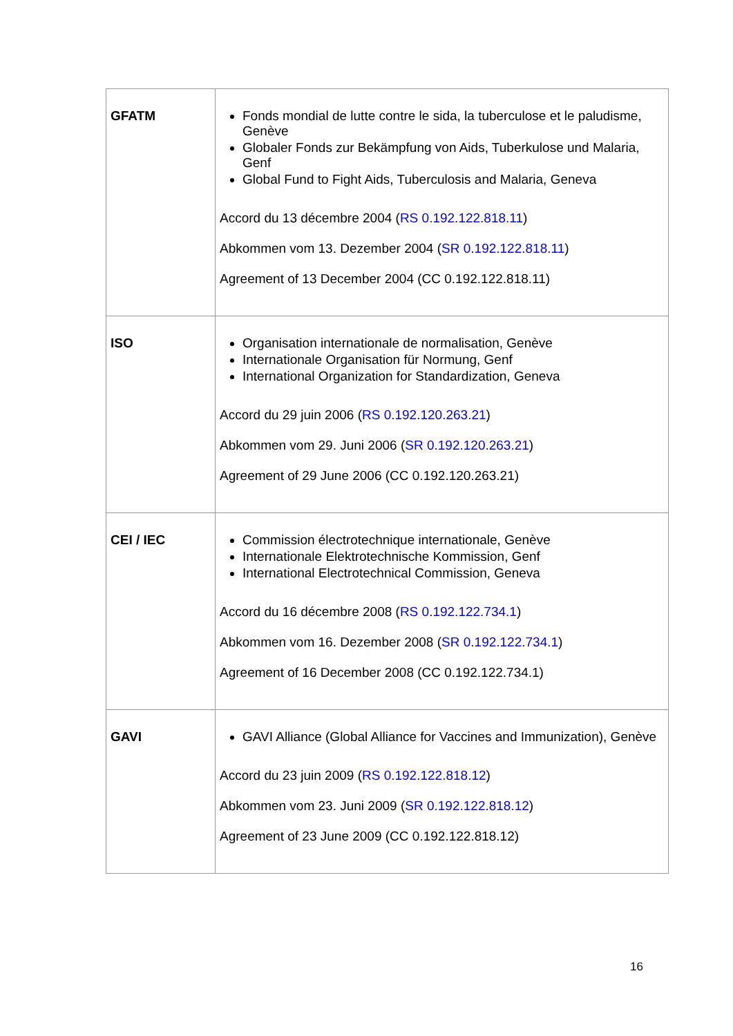| GFATM | Fonds mondial de lutte contre le sida, la tuberculose et le paludisme, Genève Globaler Fonds zur Bekämpfung von Aids, Tuberkulose und Malaria, Genf Global Fund to Fight Aids, Tuberculosis and Malaria, Geneva Accord du 13 décembre 2004 ( RS 0.192.122.818.11 ) Abkommen vom 13. Dezember 2004 ( SR 0.192.122.818.11 ) Agreement of 13 December 2004 (CC 0.192.122.818.11) |
| ISO | Organisation internationale de normalisation, Genève Internationale Organisation für Normung, Genf International Organization for Standardization, Geneva Accord du 29 juin 2006 ( RS 0.192.120.263.21 ) Abkommen vom 29. Juni 2006 ( SR 0.192.120.263.21 ) Agreement of 29 June 2006 (CC 0.192.120.263.21) |
| CEI / IEC | Commission électrotechnique internationale, Genève Internationale Elektrotechnische Kommission, Genf International Electrotechnical Commission, Geneva Accord du 16 décembre 2008 ( RS 0.192.122.734.1 ) Abkommen vom 16. Dezember 2008 ( SR 0.192.122.734.1 ) Agreement of 16 December 2008 (CC 0.192.122.734.1) |
| GAVI | GAVI Alliance (Global Alliance for Vaccines and Immunization), Genève Accord du 23 juin 2009 ( RS 0.192.122.818.12 ) Abkommen vom 23. Juni 2009 ( SR 0.192.122.818.12 ) Agreement of 23 June 2009 (CC 0.192.122.818.12) |
16